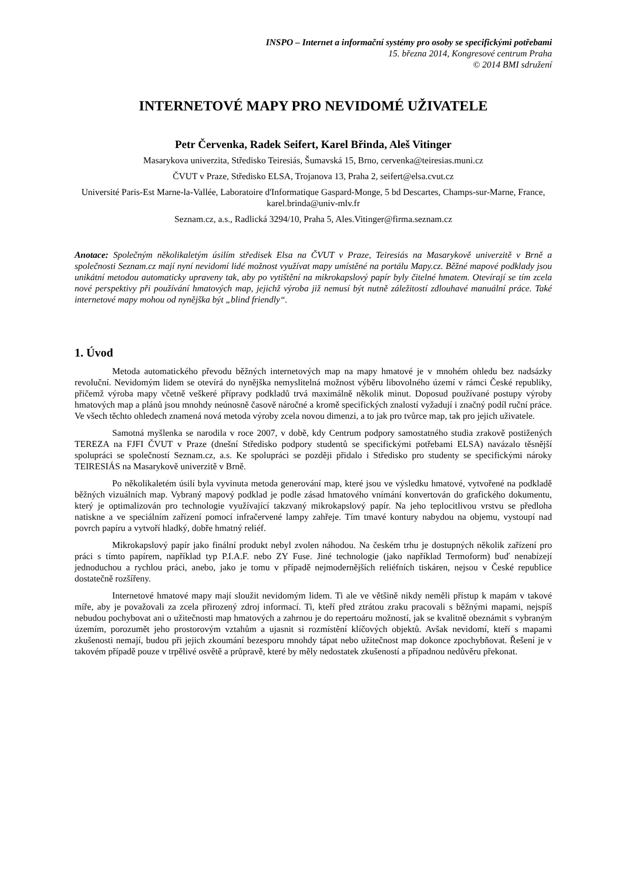INSPO – Internet a informační systémy pro osoby se specifickými potřebami
15. března 2014, Kongresové centrum Praha
© 2014 BMI sdružení
INTERNETOVÉ MAPY PRO NEVIDOMÉ UŽIVATELE
Petr Červenka, Radek Seifert, Karel Břinda, Aleš Vitinger
Masarykova univerzita, Středisko Teiresiás, Šumavská 15, Brno, cervenka@teiresias.muni.cz
ČVUT v Praze, Středisko ELSA, Trojanova 13, Praha 2, seifert@elsa.cvut.cz
Université Paris-Est Marne-la-Vallée, Laboratoire d'Informatique Gaspard-Monge, 5 bd Descartes, Champs-sur-Marne, France, karel.brinda@univ-mlv.fr
Seznam.cz, a.s., Radlická 3294/10, Praha 5, Ales.Vitinger@firma.seznam.cz
Anotace: Společným několikaletým úsilím středisek Elsa na ČVUT v Praze, Teiresiás na Masarykově univerzitě v Brně a společnosti Seznam.cz mají nyní nevidomí lidé možnost využívat mapy umístěné na portálu Mapy.cz. Běžné mapové podklady jsou unikátní metodou automaticky upraveny tak, aby po vytištění na mikrokapslový papír byly čitelné hmatem. Otevírají se tím zcela nové perspektivy při používání hmatových map, jejichž výroba již nemusí být nutně záležitostí zdlouhavé manuální práce. Také internetové mapy mohou od nynějška být „blind friendly“.
1. Úvod
Metoda automatického převodu běžných internetových map na mapy hmatové je v mnohém ohledu bez nadsázky revoluční. Nevidomým lidem se otevírá do nynějška nemyslitelná možnost výběru libovolného území v rámci České republiky, přičemž výroba mapy včetně veškeré přípravy podkladů trvá maximálně několik minut. Doposud používané postupy výroby hmatových map a plánů jsou mnohdy neúnosně časově náročné a kromě specifických znalostí vyžadují i značný podíl ruční práce. Ve všech těchto ohledech znamená nová metoda výroby zcela novou dimenzi, a to jak pro tvůrce map, tak pro jejich uživatele.
Samotná myšlenka se narodila v roce 2007, v době, kdy Centrum podpory samostatného studia zrakově postižených TEREZA na FJFI ČVUT v Praze (dnešní Středisko podpory studentů se specifickými potřebami ELSA) navázalo těsnější spolupráci se společností Seznam.cz, a.s. Ke spolupráci se později přidalo i Středisko pro studenty se specifickými nároky TEIRESIÁS na Masarykově univerzitě v Brně.
Po několikaletém úsilí byla vyvinuta metoda generování map, které jsou ve výsledku hmatové, vytvořené na podkladě běžných vizuálních map. Vybraný mapový podklad je podle zásad hmatového vnímání konvertován do grafického dokumentu, který je optimalizován pro technologie využívající takzvaný mikrokapslový papír. Na jeho teplocitlivou vrstvu se předloha natiskne a ve speciálním zařízení pomocí infračervené lampy zahřeje. Tím tmavé kontury nabydou na objemu, vystoupí nad povrch papíru a vytvoří hladký, dobře hmatný reliéf.
Mikrokapslový papír jako finální produkt nebyl zvolen náhodou. Na českém trhu je dostupných několik zařízení pro práci s tímto papírem, například typ P.I.A.F. nebo ZY Fuse. Jiné technologie (jako například Termoform) buď nenabízejí jednoduchou a rychlou práci, anebo, jako je tomu v případě nejmodernějších reliéfních tiskáren, nejsou v České republice dostatečně rozšířeny.
Internetové hmatové mapy mají sloužit nevidomým lidem. Ti ale ve většině nikdy neměli přístup k mapám v takové míře, aby je považovali za zcela přirozený zdroj informací. Ti, kteří před ztrátou zraku pracovali s běžnými mapami, nejspíš nebudou pochybovat ani o užitečnosti map hmatových a zahrnou je do repertoáru možností, jak se kvalitně obeznámit s vybraným územím, porozumět jeho prostorovým vztahům a ujasnit si rozmístění klíčových objektů. Avšak nevidomí, kteří s mapami zkušenosti nemají, budou při jejich zkoumání bezesporu mnohdy tápat nebo užitečnost map dokonce zpochybňovat. Řešení je v takovém případě pouze v trpělivé osvětě a průpravě, které by měly nedostatek zkušeností a případnou nedůvěru překonat.